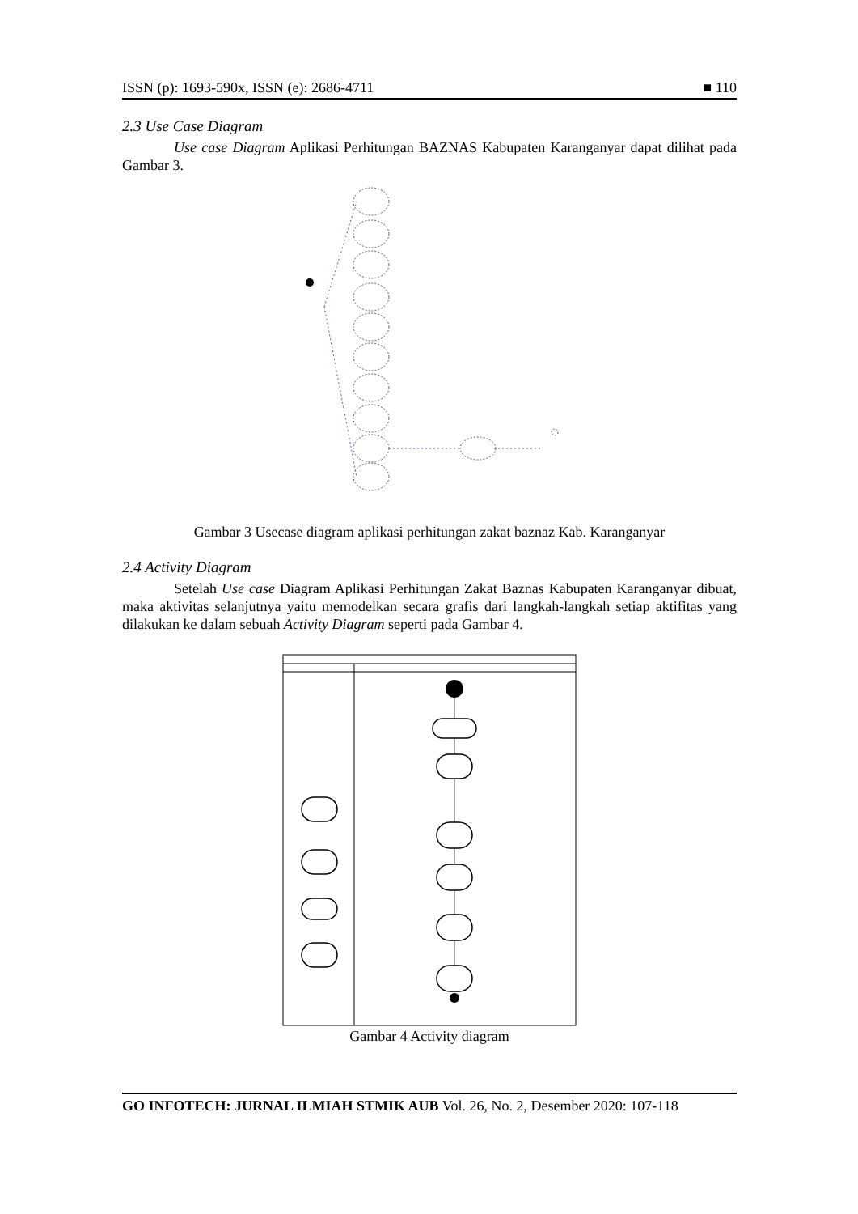ISSN (p): 1693-590x, ISSN (e): 2686-4711 ■ 110
2.3 Use Case Diagram
Use case Diagram Aplikasi Perhitungan BAZNAS Kabupaten Karanganyar dapat dilihat pada Gambar 3.
Gambar 3 Usecase diagram aplikasi perhitungan zakat baznaz Kab. Karanganyar
2.4 Activity Diagram
Setelah Use case Diagram Aplikasi Perhitungan Zakat Baznas Kabupaten Karanganyar dibuat, maka aktivitas selanjutnya yaitu memodelkan secara grafis dari langkah-langkah setiap aktifitas yang dilakukan ke dalam sebuah Activity Diagram seperti pada Gambar 4.
Gambar 4 Activity diagram
GO INFOTECH: JURNAL ILMIAH STMIK AUB Vol. 26, No. 2, Desember 2020: 107-118